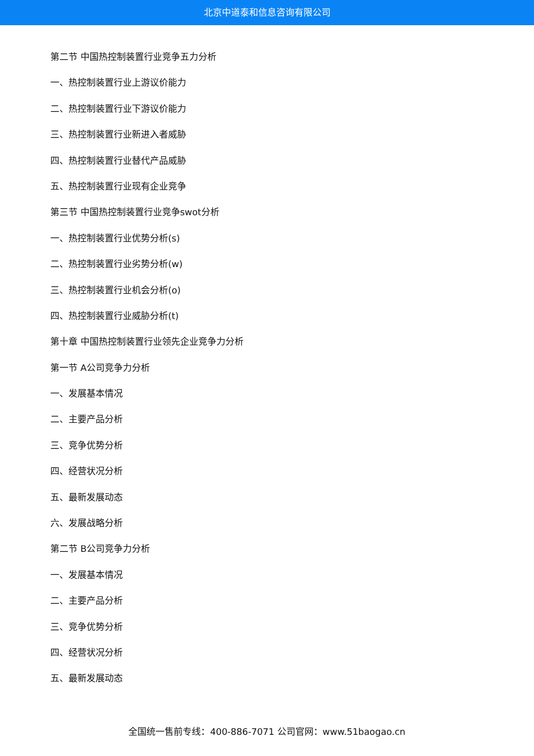北京中道泰和信息咨询有限公司
第二节 中国热控制装置行业竞争五力分析
一、热控制装置行业上游议价能力
二、热控制装置行业下游议价能力
三、热控制装置行业新进入者威胁
四、热控制装置行业替代产品威胁
五、热控制装置行业现有企业竞争
第三节 中国热控制装置行业竞争swot分析
一、热控制装置行业优势分析(s)
二、热控制装置行业劣势分析(w)
三、热控制装置行业机会分析(o)
四、热控制装置行业威胁分析(t)
第十章 中国热控制装置行业领先企业竞争力分析
第一节 A公司竞争力分析
一、发展基本情况
二、主要产品分析
三、竞争优势分析
四、经营状况分析
五、最新发展动态
六、发展战略分析
第二节 B公司竞争力分析
一、发展基本情况
二、主要产品分析
三、竞争优势分析
四、经营状况分析
五、最新发展动态
全国统一售前专线：400-886-7071 公司官网：www.51baogao.cn